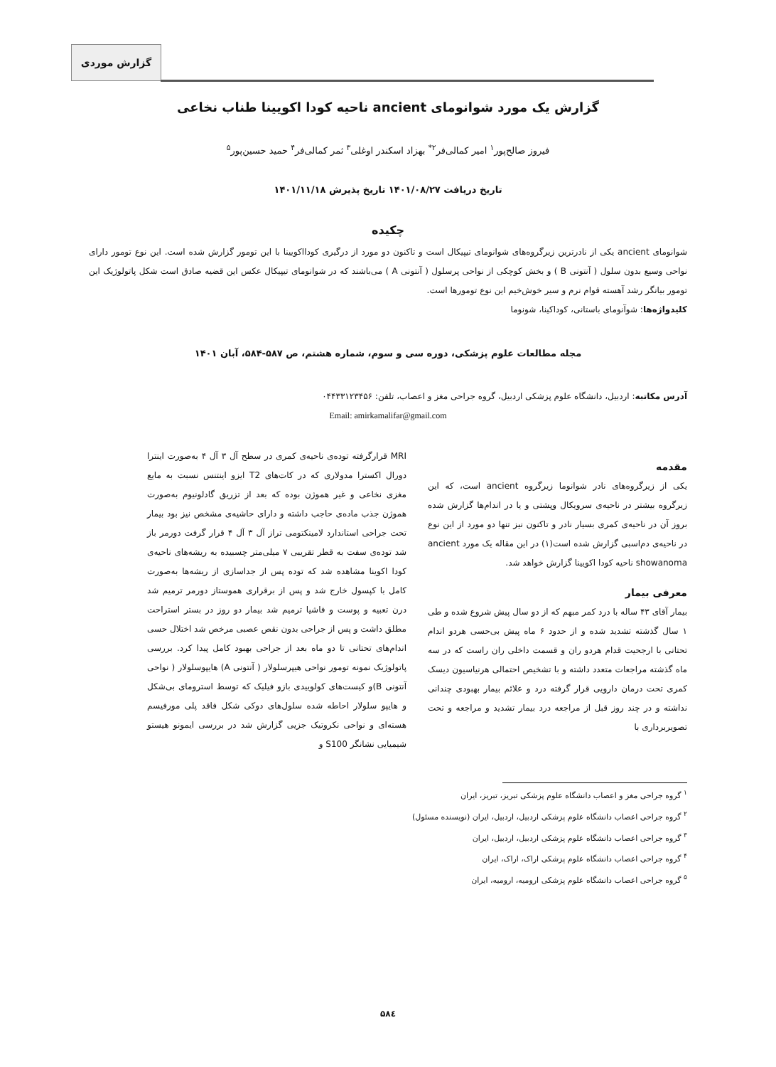گزارش موردی
گزارش یک مورد شوانومای ancient ناحیه کودا اکویینا طناب نخاعی
فیروز صالح‌پور<sup>۱</sup> امیر کمالی‌فر<sup>۲*</sup> بهزاد اسکندر اوغلی<sup>۳</sup> ثمر کمالی‌فر<sup>۴</sup> حمید حسین‌پور<sup>۵</sup>
تاریخ دریافت ۱۴۰۱/۰۸/۲۷ تاریخ پذیرش ۱۴۰۱/۱۱/۱۸
چکیده
شوانومای ancient یکی از نادرترین زیرگروه‌های شوانومای تیپیکال است و تاکنون دو مورد از درگیری کودااکویینا با این تومور گزارش شده است. این نوع تومور دارای نواحی وسیع بدون سلول ( آنتونی B ) و بخش کوچکی از نواحی پرسلول ( آنتونی A ) می‌باشند که در شوانومای تیپیکال عکس این قضیه صادق است شکل پاتولوژیک این تومور بیانگر رشد آهسته قوام نرم و سیر خوش‌خیم این نوع تومورها است.
کلیدواژه‌ها: شوآنومای باستانی، کوداکینا، شونوما
مجله مطالعات علوم پزشکی، دوره سی و سوم، شماره هشتم، ص ۵۸۷-۵۸۴، آبان ۱۴۰۱
آدرس مکاتبه: اردبیل، دانشگاه علوم پزشکی اردبیل، گروه جراحی مغز و اعصاب، تلفن: ۰۴۴۳۳۱۲۳۴۵۶
Email: amirkamalifar@gmail.com
مقدمه
یکی از زیرگروه‌های نادر شوانوما زیرگروه ancient است، که این زیرگروه بیشتر در ناحیه‌ی سرویکال وپشتی و یا در اندام‌ها گزارش شده بروز آن در ناحیه‌ی کمری بسیار نادر و تاکنون نیز تنها دو مورد از این نوع در ناحیه‌ی دم‌اسبی گزارش شده است(۱) در این مقاله یک مورد ancient showanoma ناحیه کودا اکویینا گزارش خواهد شد.
معرفی بیمار
بیمار آقای ۴۳ ساله با درد کمر مبهم که از دو سال پیش شروع شده و طی ۱ سال گذشته تشدید شده و از حدود ۶ ماه پیش بی‌حسی هردو اندام تحتانی با ارجحیت قدام هردو ران و قسمت داخلی ران راست که در سه ماه گذشته مراجعات متعدد داشته و با تشخیص احتمالی هرنیاسیون دیسک کمری تحت درمان دارویی قرار گرفته درد و علائم بیمار بهبودی چندانی نداشته و در چند روز قبل از مراجعه درد بیمار تشدید و مراجعه و تحت تصویربرداری با
MRI قرارگرفته توده‌ی ناحیه‌ی کمری در سطح آل ۳ آل ۴ به‌صورت اینترا دورال اکسترا مدولاری که در کات‌های T2 ایزو اینتنس نسبت به مایع مغزی نخاعی و غیر هموژن بوده که بعد از تزریق گادلونیوم به‌صورت هموژن جذب ماده‌ی حاجب داشته و دارای حاشیه‌ی مشخص نیز بود بیمار تحت جراحی استاندارد لامینکتومی تراز آل ۳ آل ۴ قرار گرفت دورمر باز شد توده‌ی سفت به قطر تقریبی ۷ میلی‌متر چسبیده به ریشه‌های ناحیه‌ی کودا اکوینا مشاهده شد که توده پس از جداسازی از ریشه‌ها به‌صورت کامل با کپسول خارج شد و پس از برقراری هموستاز دورمر ترمیم شد درن تعبیه و پوست و فاشیا ترمیم شد بیمار دو روز در بستر استراحت مطلق داشت و پس از جراحی بدون نقص عصبی مرخص شد اختلال حسی اندام‌های تحتانی تا دو ماه بعد از جراحی بهبود کامل پیدا کرد. بررسی پاتولوژیک نمونه تومور نواحی هیپرسلولار ( آنتونی A) هایپوسلولار ( نواحی آنتونی B)و کیست‌های کولوییدی بازو فیلیک که توسط استرومای بی‌شکل و هایپو سلولار احاطه شده سلول‌های دوکی شکل فاقد پلی مورفیسم هسته‌ای و نواحی نکروتیک جزیی گزارش شد در بررسی ایمونو هیستو شیمیایی نشانگر S100 و
<sup>۱</sup> گروه جراحی مغز و اعصاب دانشگاه علوم پزشکی تبریز، تبریز، ایران
<sup>۲</sup> گروه جراحی اعصاب دانشگاه علوم پزشکی اردبیل، اردبیل، ایران (نویسنده مسئول)
<sup>۳</sup> گروه جراحی اعصاب دانشگاه علوم پزشکی اردبیل، اردبیل، ایران
<sup>۴</sup> گروه جراحی اعصاب دانشگاه علوم پزشکی اراک، اراک، ایران
<sup>۵</sup> گروه جراحی اعصاب دانشگاه علوم پزشکی ارومیه، ارومیه، ایران
۵۸٤